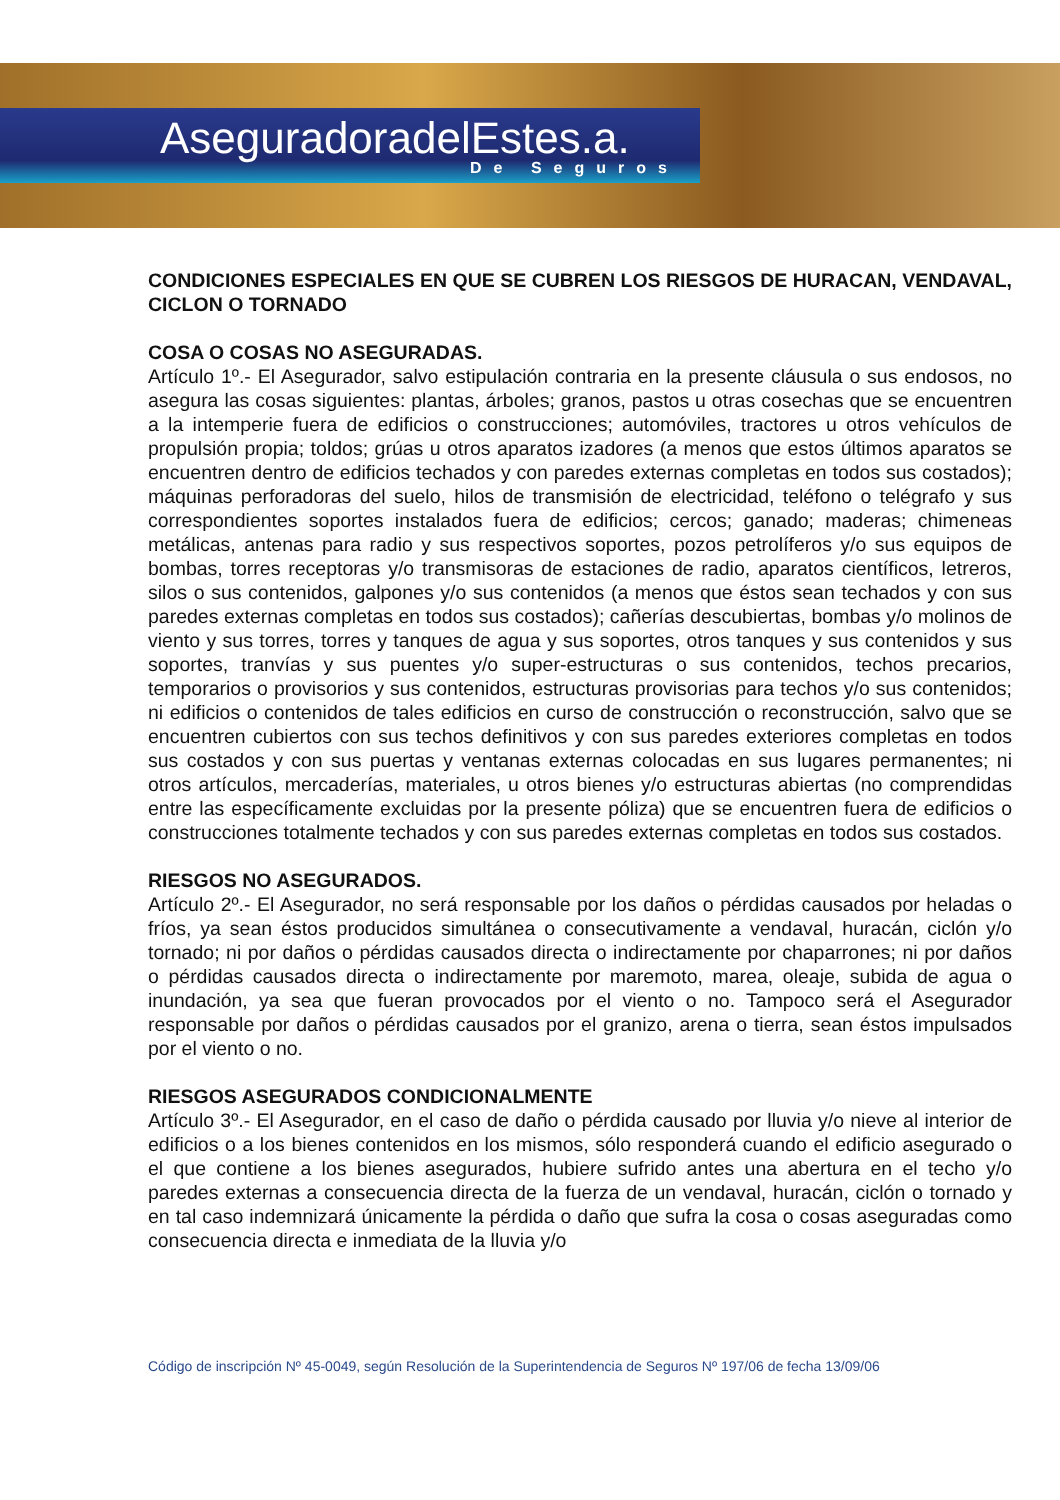AseguradoradelEstes.a.
De Seguros
CONDICIONES ESPECIALES EN QUE SE CUBREN LOS RIESGOS DE HURACAN, VENDAVAL, CICLON O TORNADO
COSA O COSAS NO ASEGURADAS.
Artículo 1º.- El Asegurador, salvo estipulación contraria en la presente cláusula o sus endosos, no asegura las cosas siguientes: plantas, árboles; granos, pastos u otras cosechas que se encuentren a la intemperie fuera de edificios o construcciones; automóviles, tractores u otros vehículos de propulsión propia; toldos; grúas u otros aparatos izadores (a menos que estos últimos aparatos se encuentren dentro de edificios techados y con paredes externas completas en todos sus costados); máquinas perforadoras del suelo, hilos de transmisión de electricidad, teléfono o telégrafo y sus correspondientes soportes instalados fuera de edificios; cercos; ganado; maderas; chimeneas metálicas, antenas para radio y sus respectivos soportes, pozos petrolíferos y/o sus equipos de bombas, torres receptoras y/o transmisoras de estaciones de radio, aparatos científicos, letreros, silos o sus contenidos, galpones y/o sus contenidos (a menos que éstos sean techados y con sus paredes externas completas en todos sus costados); cañerías descubiertas, bombas y/o molinos de viento y sus torres, torres y tanques de agua y sus soportes, otros tanques y sus contenidos y sus soportes, tranvías y sus puentes y/o super-estructuras o sus contenidos, techos precarios, temporarios o provisorios y sus contenidos, estructuras provisorias para techos y/o sus contenidos; ni edificios o contenidos de tales edificios en curso de construcción o reconstrucción, salvo que se encuentren cubiertos con sus techos definitivos y con sus paredes exteriores completas en todos sus costados y con sus puertas y ventanas externas colocadas en sus lugares permanentes; ni otros artículos, mercaderías, materiales, u otros bienes y/o estructuras abiertas (no comprendidas entre las específicamente excluidas por la presente póliza) que se encuentren fuera de edificios o construcciones totalmente techados y con sus paredes externas completas en todos sus costados.
RIESGOS NO ASEGURADOS.
Artículo 2º.- El Asegurador, no será responsable por los daños o pérdidas causados por heladas o fríos, ya sean éstos producidos simultánea o consecutivamente a vendaval, huracán, ciclón y/o tornado; ni por daños o pérdidas causados directa o indirectamente por chaparrones; ni por daños o pérdidas causados directa o indirectamente por maremoto, marea, oleaje, subida de agua o inundación, ya sea que fueran provocados por el viento o no. Tampoco será el Asegurador responsable por daños o pérdidas causados por el granizo, arena o tierra, sean éstos impulsados por el viento o no.
RIESGOS ASEGURADOS CONDICIONALMENTE
Artículo 3º.- El Asegurador, en el caso de daño o pérdida causado por lluvia y/o nieve al interior de edificios o a los bienes contenidos en los mismos, sólo responderá cuando el edificio asegurado o el que contiene a los bienes asegurados, hubiere sufrido antes una abertura en el techo y/o paredes externas a consecuencia directa de la fuerza de un vendaval, huracán, ciclón o tornado y en tal caso indemnizará únicamente la pérdida o daño que sufra la cosa o cosas aseguradas como consecuencia directa e inmediata de la lluvia y/o
Código de inscripción Nº 45-0049, según Resolución de la Superintendencia de Seguros Nº 197/06 de fecha 13/09/06